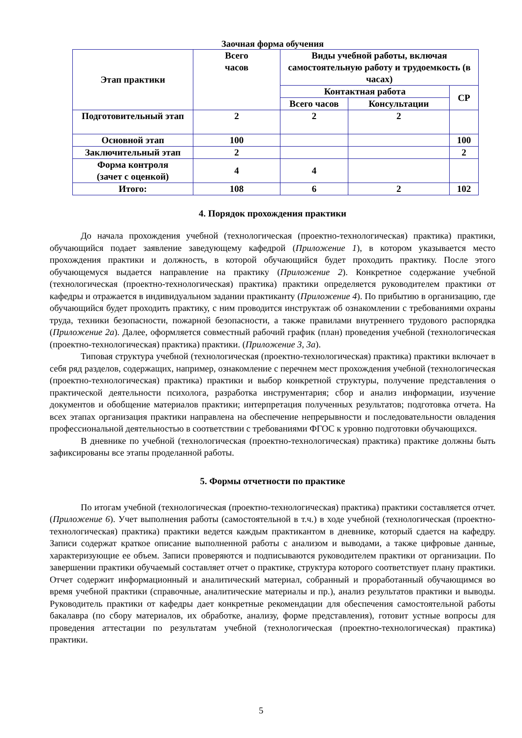Заочная форма обучения
| Этап практики | Всего часов | Виды учебной работы, включая самостоятельную работу и трудоемкость (в часах) | | |
| --- | --- | --- | --- | --- |
| | | Контактная работа | | СР |
| | | Всего часов | Консультации | |
| Подготовительный этап | 2 | 2 | 2 | |
| Основной этап | 100 | | | 100 |
| Заключительный этап | 2 | | | 2 |
| Форма контроля (зачет с оценкой) | 4 | 4 | | |
| Итого: | 108 | 6 | 2 | 102 |
4. Порядок прохождения практики
До начала прохождения учебной (технологическая (проектно-технологическая) практика) практики, обучающийся подает заявление заведующему кафедрой (Приложение 1), в котором указывается место прохождения практики и должность, в которой обучающийся будет проходить практику. После этого обучающемуся выдается направление на практику (Приложение 2). Конкретное содержание учебной (технологическая (проектно-технологическая) практика) практики определяется руководителем практики от кафедры и отражается в индивидуальном задании практиканту (Приложение 4). По прибытию в организацию, где обучающийся будет проходить практику, с ним проводится инструктаж об ознакомлении с требованиями охраны труда, техники безопасности, пожарной безопасности, а также правилами внутреннего трудового распорядка (Приложение 2а). Далее, оформляется совместный рабочий график (план) проведения учебной (технологическая (проектно-технологическая) практика) практики. (Приложение 3, 3а).
Типовая структура учебной (технологическая (проектно-технологическая) практика) практики включает в себя ряд разделов, содержащих, например, ознакомление с перечнем мест прохождения учебной (технологическая (проектно-технологическая) практика) практики и выбор конкретной структуры, получение представления о практической деятельности психолога, разработка инструментария; сбор и анализ информации, изучение документов и обобщение материалов практики; интерпретация полученных результатов; подготовка отчета. На всех этапах организация практики направлена на обеспечение непрерывности и последовательности овладения профессиональной деятельностью в соответствии с требованиями ФГОС к уровню подготовки обучающихся.
В дневнике по учебной (технологическая (проектно-технологическая) практика) практике должны быть зафиксированы все этапы проделанной работы.
5. Формы отчетности по практике
По итогам учебной (технологическая (проектно-технологическая) практика) практики составляется отчет. (Приложение 6). Учет выполнения работы (самостоятельной в т.ч.) в ходе учебной (технологическая (проектно-технологическая) практика) практики ведется каждым практикантом в дневнике, который сдается на кафедру. Записи содержат краткое описание выполненной работы с анализом и выводами, а также цифровые данные, характеризующие ее объем. Записи проверяются и подписываются руководителем практики от организации. По завершении практики обучаемый составляет отчет о практике, структура которого соответствует плану практики. Отчет содержит информационный и аналитический материал, собранный и проработанный обучающимся во время учебной практики (справочные, аналитические материалы и пр.), анализ результатов практики и выводы. Руководитель практики от кафедры дает конкретные рекомендации для обеспечения самостоятельной работы бакалавра (по сбору материалов, их обработке, анализу, форме представления), готовит устные вопросы для проведения аттестации по результатам учебной (технологическая (проектно-технологическая) практика) практики.
5